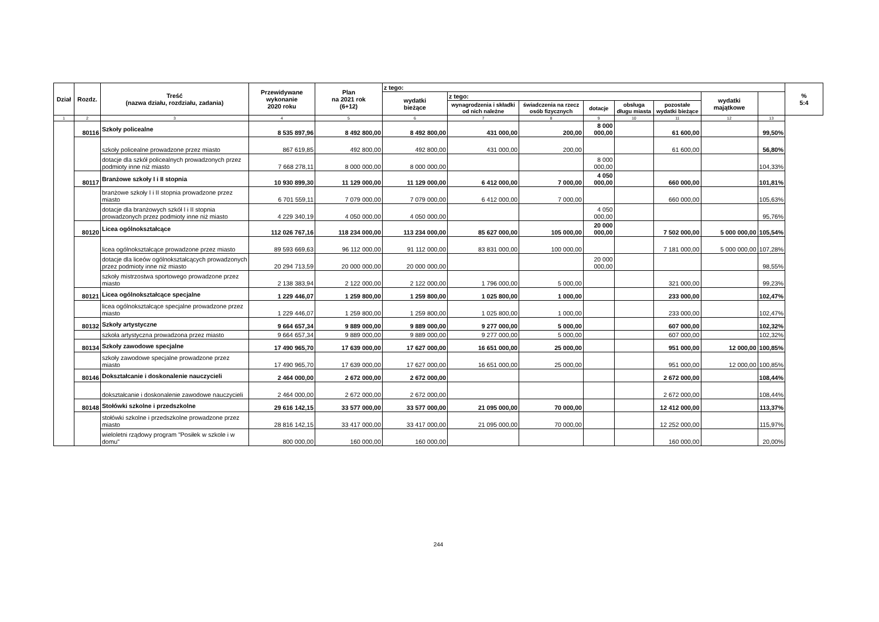| Dział | Rozdz. | Treść (nazwa działu, rozdziału, zadania) | Przewidywane wykonanie 2020 roku | Plan na 2021 rok (6+12) | z tego: | | | | | | | | % 5:4 |
| --- | --- | --- | --- | --- | --- | --- | --- | --- | --- | --- | --- | --- | --- |
| | | | | | wydatki bieżące | z tego: | | | | | wydatki majątkowe | | |
| | | | | | | wynagrodzenia i składki od nich należne | świadczenia na rzecz osób fizycznych | dotacje | obsługa długu miasta | pozostałe wydatki bieżące | | | |
| 1 | 2 | 3 | 4 | 5 | 6 | 7 | 8 | 9 | 10 | 11 | 12 | 13 | |
| | 80116 | Szkoły policealne | 8 535 897,96 | 8 492 800,00 | 8 492 800,00 | 431 000,00 | 200,00 | 8 000 000,00 | | 61 600,00 | | 99,50% | |
| | | szkoły policealne prowadzone przez miasto | 867 619,85 | 492 800,00 | 492 800,00 | 431 000,00 | 200,00 | | | 61 600,00 | | 56,80% | |
| | | dotacje dla szkół policealnych prowadzonych przez podmioty inne niż miasto | 7 668 278,11 | 8 000 000,00 | 8 000 000,00 | | | 8 000 000,00 | | | | 104,33% | |
| | 80117 | Branżowe szkoły I i II stopnia | 10 930 899,30 | 11 129 000,00 | 11 129 000,00 | 6 412 000,00 | 7 000,00 | 4 050 000,00 | | 660 000,00 | | 101,81% | |
| | | branżowe szkoły I i II stopnia prowadzone przez miasto | 6 701 559,11 | 7 079 000,00 | 7 079 000,00 | 6 412 000,00 | 7 000,00 | | | 660 000,00 | | 105,63% | |
| | | dotacje dla branżowych szkół I i II stopnia prowadzonych przez podmioty inne niż miasto | 4 229 340,19 | 4 050 000,00 | 4 050 000,00 | | | 4 050 000,00 | | | | 95,76% | |
| | 80120 | Licea ogólnokształcące | 112 026 767,16 | 118 234 000,00 | 113 234 000,00 | 85 627 000,00 | 105 000,00 | 20 000 000,00 | | 7 502 000,00 | 5 000 000,00 | 105,54% | |
| | | licea ogólnokształcące prowadzone przez miasto | 89 593 669,63 | 96 112 000,00 | 91 112 000,00 | 83 831 000,00 | 100 000,00 | | | 7 181 000,00 | 5 000 000,00 | 107,28% | |
| | | dotacje dla liceów ogólnokształcących prowadzonych przez podmioty inne niż miasto | 20 294 713,59 | 20 000 000,00 | 20 000 000,00 | | | 20 000 000,00 | | | | 98,55% | |
| | | szkoły mistrzostwa sportowego prowadzone przez miasto | 2 138 383,94 | 2 122 000,00 | 2 122 000,00 | 1 796 000,00 | 5 000,00 | | | 321 000,00 | | 99,23% | |
| | 80121 | Licea ogólnokształcące specjalne | 1 229 446,07 | 1 259 800,00 | 1 259 800,00 | 1 025 800,00 | 1 000,00 | | | 233 000,00 | | 102,47% | |
| | | licea ogólnokształcące specjalne prowadzone przez miasto | 1 229 446,07 | 1 259 800,00 | 1 259 800,00 | 1 025 800,00 | 1 000,00 | | | 233 000,00 | | 102,47% | |
| | 80132 | Szkoły artystyczne | 9 664 657,34 | 9 889 000,00 | 9 889 000,00 | 9 277 000,00 | 5 000,00 | | | 607 000,00 | | 102,32% | |
| | | szkoła artystyczna prowadzona przez miasto | 9 664 657,34 | 9 889 000,00 | 9 889 000,00 | 9 277 000,00 | 5 000,00 | | | 607 000,00 | | 102,32% | |
| | 80134 | Szkoły zawodowe specjalne | 17 490 965,70 | 17 639 000,00 | 17 627 000,00 | 16 651 000,00 | 25 000,00 | | | 951 000,00 | 12 000,00 | 100,85% | |
| | | szkoły zawodowe specjalne prowadzone przez miasto | 17 490 965,70 | 17 639 000,00 | 17 627 000,00 | 16 651 000,00 | 25 000,00 | | | 951 000,00 | 12 000,00 | 100,85% | |
| | 80146 | Dokształcanie i doskonalenie nauczycieli | 2 464 000,00 | 2 672 000,00 | 2 672 000,00 | | | | | 2 672 000,00 | | 108,44% | |
| | | dokształcanie i doskonalenie zawodowe nauczycieli | 2 464 000,00 | 2 672 000,00 | 2 672 000,00 | | | | | 2 672 000,00 | | 108,44% | |
| | 80148 | Stołówki szkolne i przedszkolne | 29 616 142,15 | 33 577 000,00 | 33 577 000,00 | 21 095 000,00 | 70 000,00 | | | 12 412 000,00 | | 113,37% | |
| | | stołówki szkolne i przedszkolne prowadzone przez miasto | 28 816 142,15 | 33 417 000,00 | 33 417 000,00 | 21 095 000,00 | 70 000,00 | | | 12 252 000,00 | | 115,97% | |
| | | wieloletni rządowy program "Posiłek w szkole i w domu" | 800 000,00 | 160 000,00 | 160 000,00 | | | | | 160 000,00 | | 20,00% | |
244